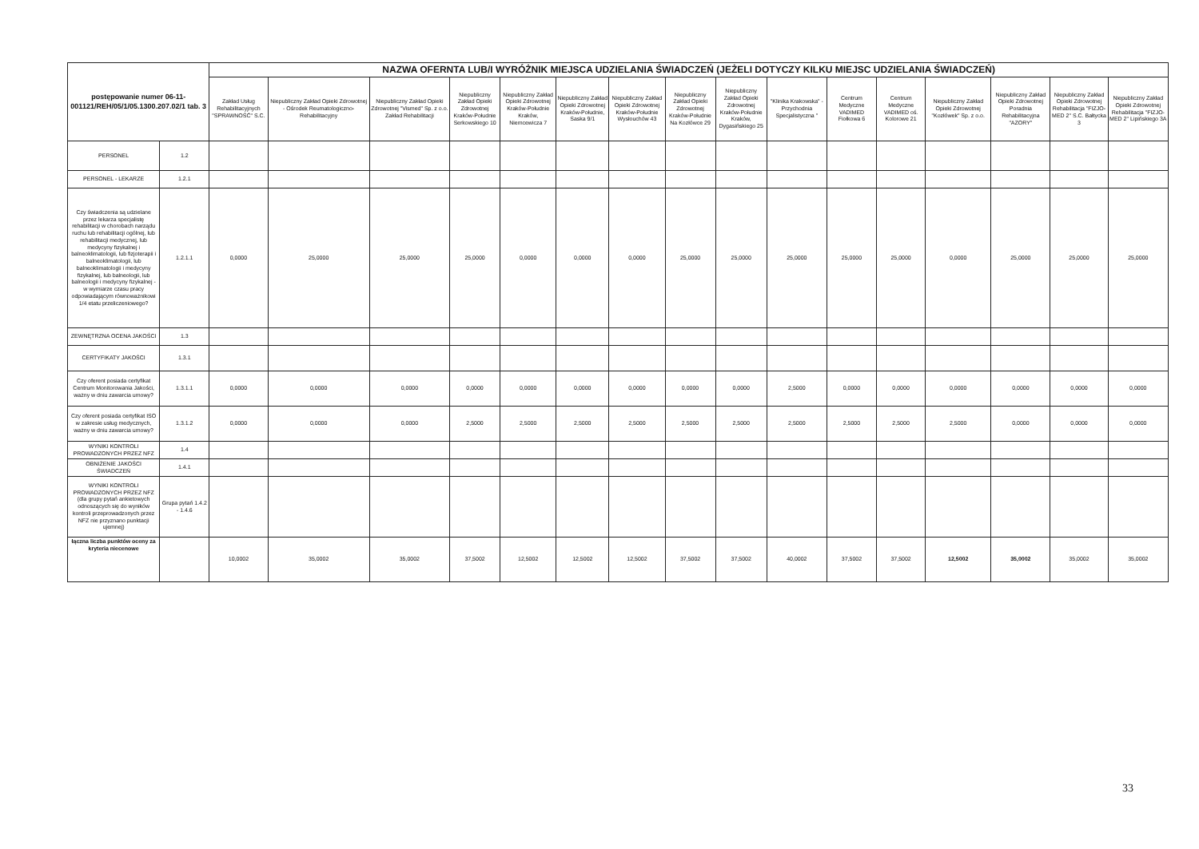| postępowanie numer 06-11-001121/REH/05/1/05.1300.207.02/1 tab. 3 | | NAZWA OFERNTA LUB/I WYRÓŻNIK MIEJSCA UDZIELANIA ŚWIADCZEŃ (JEŻELI DOTYCZY KILKU MIEJSC UDZIELANIA ŚWIADCZEŃ) | | | | | | | | | | | | | | | |
| --- | --- | --- | --- | --- | --- | --- | --- | --- | --- | --- | --- | --- | --- | --- | --- | --- | --- |
| | | Zakład Usług Rehabilitacyjnych "SPRAWNOŚĆ" S.C. | Niepubliczny Zakład Opieki Zdrowotnej - Ośrodek Reumatologiczno-Rehabilitacyjny | Niepubliczny Zakład Opieki Zdrowotnej "Vismed" Sp. z o.o. Zakład Rehabilitacji | Niepubliczny Zakład Opieki Zdrowotnej Kraków-Południe Serkowskiego 10 | Niepubliczny Zakład Opieki Zdrowotnej Kraków-Południe Kraków, Niemcewicza 7 | Niepubliczny Zakład Opieki Zdrowotnej Kraków-Południe, Saska 9/1 | Niepubliczny Zakład Opieki Zdrowotnej Kraków-Południe Wysłouchów 43 | Niepubliczny Zakład Opieki Zdrowotnej Kraków-Południe Na Kozłówce 29 | Niepubliczny Zakład Opieki Zdrowotnej Kraków-Południe Kraków, Dygasińskiego 25 | "Klinika Krakowska" - Przychodnia Specjalistyczna " | Centrum Medyczne VADIMED Fiołkowa 6 | Centrum Medyczne VADIMED oś. Kolorowe 21 | Niepubliczny Zakład Opieki Zdrowotnej "Kozłówek" Sp. z o.o. | Niepubliczny Zakład Opieki Zdrowotnej Poradnia Rehabilitacyjna "AZORY" | Niepubliczny Zakład Opieki Zdrowotnej Rehabilitacja "FIZJO-MED 2" S.C. Bałtycka 3 | Niepubliczny Zakład Opieki Zdrowotnej Rehabilitacja "FIZJO-MED 2" Lipińskiego 3A |
| PERSONEL | 1.2 | | | | | | | | | | | | | | | | |
| PERSONEL - LEKARZE | 1.2.1 | | | | | | | | | | | | | | | | |
| Czy świadczenia są udzielane przez lekarza specjalistę rehabilitacji w chorobach narządu ruchu lub rehabilitacji ogólnej, lub rehabilitacji medycznej, lub medycyny fizykalnej i balneoklimatologii, lub fizjoterapii i balneoklimatologii, lub balneoklimatologii i medycyny fizykalnej, lub balneologii, lub balneologii i medycyny fizykalnej - w wymiarze czasu pracy odpowiadającym równoważnikowi 1/4 etatu przeliczeniowego? | 1.2.1.1 | 0,0000 | 25,0000 | 25,0000 | 25,0000 | 0,0000 | 0,0000 | 0,0000 | 25,0000 | 25,0000 | 25,0000 | 25,0000 | 25,0000 | 0,0000 | 25,0000 | 25,0000 | 25,0000 |
| ZEWNĘTRZNA OCENA JAKOŚCI | 1.3 | | | | | | | | | | | | | | | | |
| CERTYFIKATY JAKOŚCI | 1.3.1 | | | | | | | | | | | | | | | | |
| Czy oferent posiada certyfikat Centrum Monitorowania Jakości, ważny w dniu zawarcia umowy? | 1.3.1.1 | 0,0000 | 0,0000 | 0,0000 | 0,0000 | 0,0000 | 0,0000 | 0,0000 | 0,0000 | 0,0000 | 2,5000 | 0,0000 | 0,0000 | 0,0000 | 0,0000 | 0,0000 | 0,0000 |
| Czy oferent posiada certyfikat ISO w zakresie usług medycznych, ważny w dniu zawarcia umowy? | 1.3.1.2 | 0,0000 | 0,0000 | 0,0000 | 2,5000 | 2,5000 | 2,5000 | 2,5000 | 2,5000 | 2,5000 | 2,5000 | 2,5000 | 2,5000 | 2,5000 | 0,0000 | 0,0000 | 0,0000 |
| WYNIKI KONTROLI PROWADZONYCH PRZEZ NFZ | 1.4 | | | | | | | | | | | | | | | | |
| OBNIŻENIE JAKOŚCI ŚWIADCZEŃ | 1.4.1 | | | | | | | | | | | | | | | | |
| WYNIKI KONTROLI PROWADZONYCH PRZEZ NFZ (dla grupy pytań ankietowych odnoszących się do wyników kontroli przeprowadzonych przez NFZ nie przyznano punktacji ujemnej) | Grupa pytań 1.4.2 - 1.4.6 | | | | | | | | | | | | | | | | |
| łączna liczba punktów oceny za kryteria niecenowe | | 10,0002 | 35,0002 | 35,0002 | 37,5002 | 12,5002 | 12,5002 | 12,5002 | 37,5002 | 37,5002 | 40,0002 | 37,5002 | 37,5002 | 12,5002 | 35,0002 | 35,0002 | 35,0002 |
33